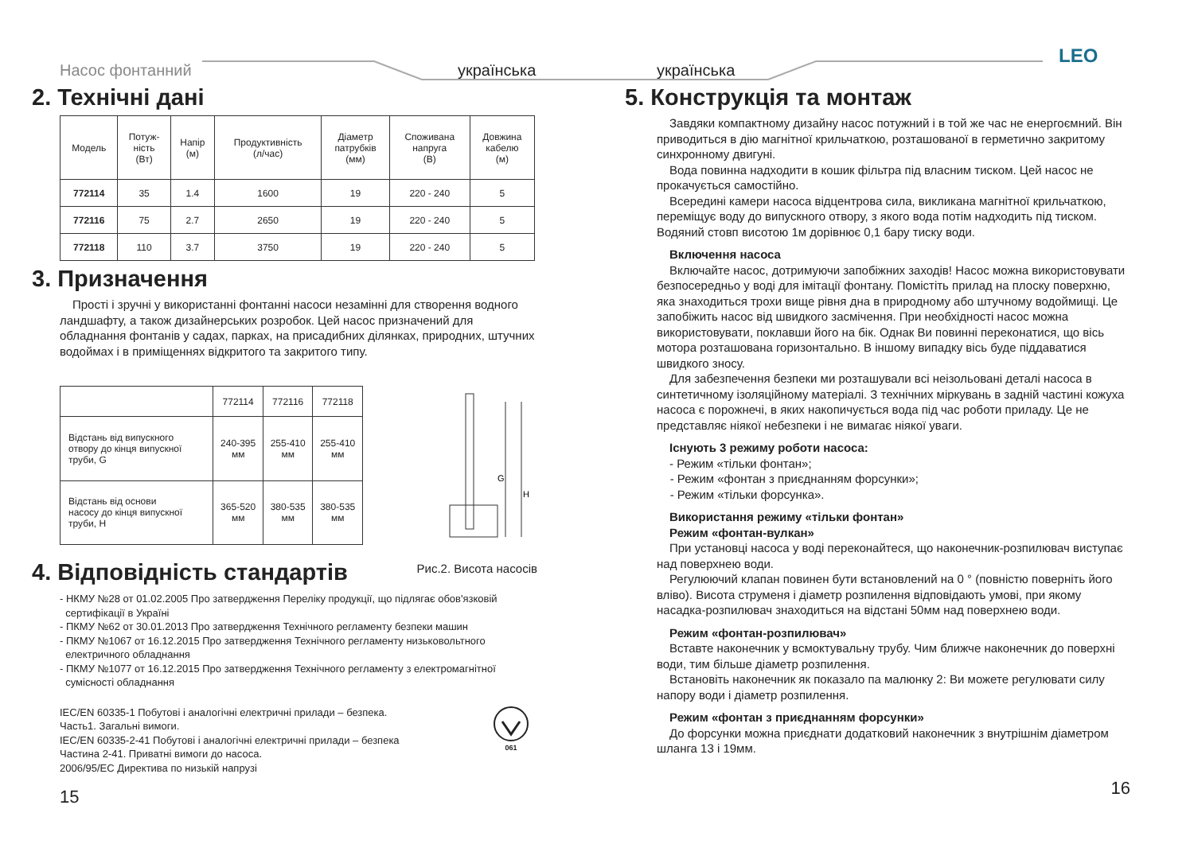LEO
Насос фонтанний українська
2. Технічні дані
| Модель | Потуж- ність (Вт) | Напір (м) | Продуктивність (л/час) | Діаметр патрубків (мм) | Споживана напруга (В) | Довжина кабелю (м) |
| --- | --- | --- | --- | --- | --- | --- |
| 772114 | 35 | 1.4 | 1600 | 19 | 220 - 240 | 5 |
| 772116 | 75 | 2.7 | 2650 | 19 | 220 - 240 | 5 |
| 772118 | 110 | 3.7 | 3750 | 19 | 220 - 240 | 5 |
3. Призначення
Прості і зручні у використанні фонтанні насоси незамінні для створення водного ландшафту, а також дизайнерських розробок. Цей насос призначений для обладнання фонтанів у садах, парках, на присадибних ділянках, природних, штучних водоймах і в приміщеннях відкритого та закритого типу.
| | 772114 | 772116 | 772118 |
| Відстань від випускного отвору до кінця випускної труби, G | 240-395 мм | 255-410 мм | 255-410 мм |
| Відстань від основи насосу до кінця випускної труби, H | 365-520 мм | 380-535 мм | 380-535 мм |
G
H
4. Відповідність стандартів
Рис.2. Висота насосів
- НКМУ №28 от 01.02.2005 Про затвердження Переліку продукції, що підлягає обов'язковій
сертифікації в Україні
- ПКМУ №62 от 30.01.2013 Про затвердження Технічного регламенту безпеки машин
- ПКМУ №1067 от 16.12.2015 Про затвердження Технічного регламенту низьковольтного
електричного обладнання
- ПКМУ №1077 от 16.12.2015 Про затвердження Технічного регламенту з електромагнітної
сумісності обладнання
IEC/EN 60335-1 Побутові і аналогічні електричні прилади – безпека.
Часть1. Загальні вимоги.
IEC/EN 60335-2-41 Побутові і аналогічні електричні прилади – безпека
Частина 2-41. Приватні вимоги до насоса.
2006/95/ЕС Директива по низькій напрузі
061
15
українська
5. Конструкція та монтаж
Завдяки компактному дизайну насос потужний і в той же час не енергоємний. Він приводиться в дію магнітної крильчаткою, розташованої в герметично закритому синхронному двигуні.
Вода повинна надходити в кошик фільтра під власним тиском. Цей насос не прокачується самостійно.
Всередині камери насоса відцентрова сила, викликана магнітної крильчаткою, переміщує воду до випускного отвору, з якого вода потім надходить під тиском. Водяний стовп висотою 1м дорівнює 0,1 бару тиску води.
Включення насоса
Включайте насос, дотримуючи запобіжних заходів! Насос можна використовувати безпосередньо у воді для імітації фонтану. Помістіть прилад на плоску поверхню, яка знаходиться трохи вище рівня дна в природному або штучному водоймищі. Це запобіжить насос від швидкого засмічення. При необхідності насос можна використовувати, поклавши його на бік. Однак Ви повинні переконатися, що вісь мотора розташована горизонтально. В іншому випадку вісь буде піддаватися швидкого зносу.
Для забезпечення безпеки ми розташували всі неізольовані деталі насоса в синтетичному ізоляційному матеріалі. З технічних міркувань в задній частині кожуха насоса є порожнечі, в яких накопичується вода під час роботи приладу. Це не представляє ніякої небезпеки і не вимагає ніякої уваги.
Існують 3 режиму роботи насоса:
- Режим «тільки фонтан»;
- Режим «фонтан з приєднанням форсунки»;
- Режим «тільки форсунка».
Використання режиму «тільки фонтан»
Режим «фонтан-вулкан»
При установці насоса у воді переконайтеся, що наконечник-розпилювач виступає над поверхнею води.
Регулюючий клапан повинен бути встановлений на 0 ° (повністю поверніть його вліво). Висота струменя і діаметр розпилення відповідають умові, при якому насадка-розпилювач знаходиться на відстані 50мм над поверхнею води.
Режим «фонтан-розпилювач»
Вставте наконечник у всмоктувальну трубу. Чим ближче наконечник до поверхні води, тим більше діаметр розпилення.
Встановіть наконечник як показало па малюнку 2: Ви можете регулювати силу напору води і діаметр розпилення.
Режим «фонтан з приєднанням форсунки»
До форсунки можна приєднати додатковий наконечник з внутрішнім діаметром шланга 13 і 19мм.
16